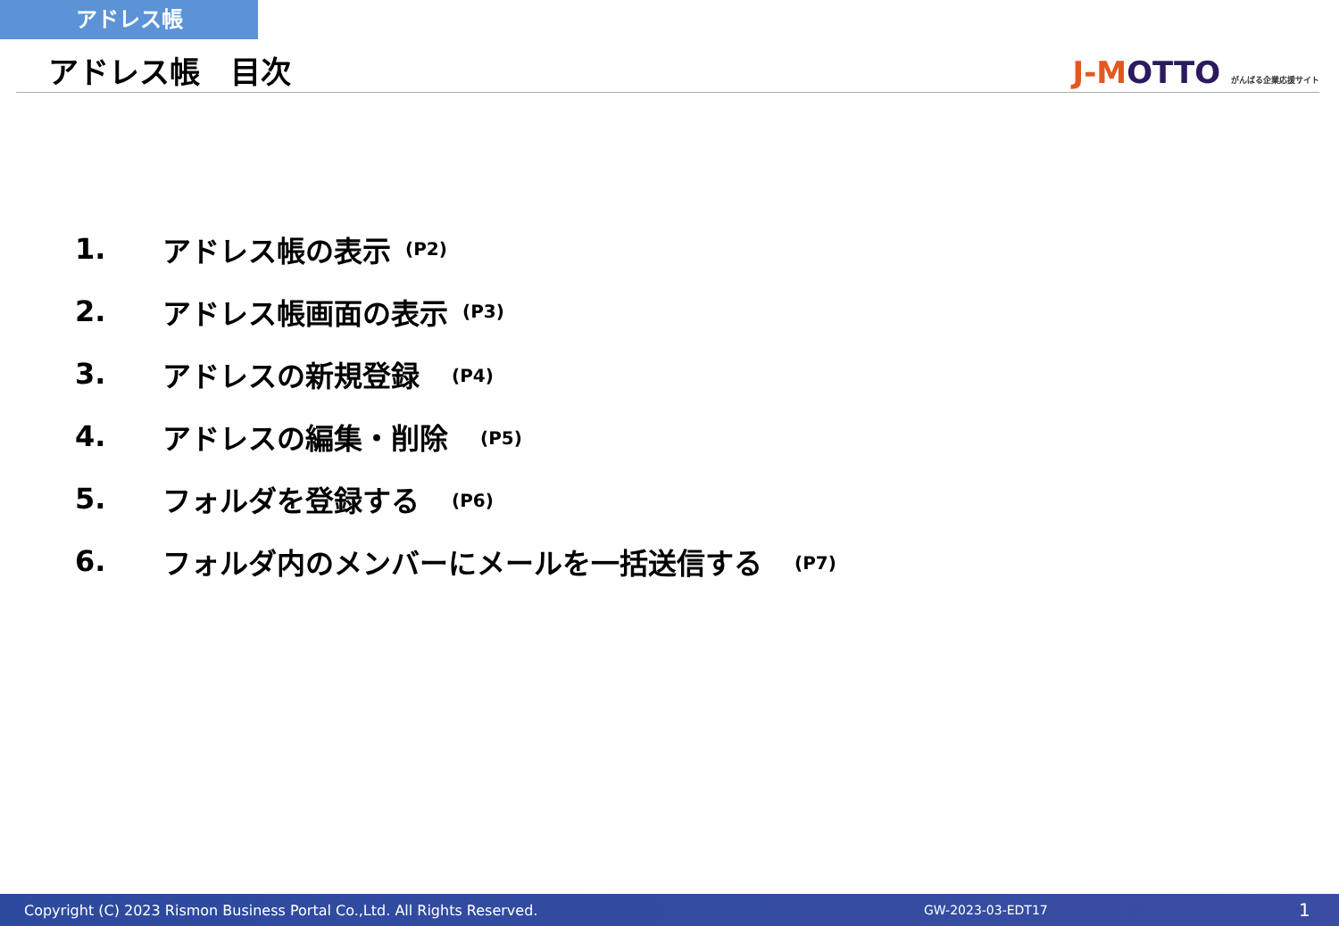アドレス帳
アドレス帳　目次
J-MOTTO がんばる企業応援サイト
1. アドレス帳の表示 (P2)
2. アドレス帳画面の表示 (P3)
3. アドレスの新規登録　(P4)
4. アドレスの編集・削除　(P5)
5. フォルダを登録する　(P6)
6. フォルダ内のメンバーにメールを一括送信する　(P7)
Copyright (C) 2023 Rismon Business Portal Co.,Ltd. All Rights Reserved. GW-2023-03-EDT17 1